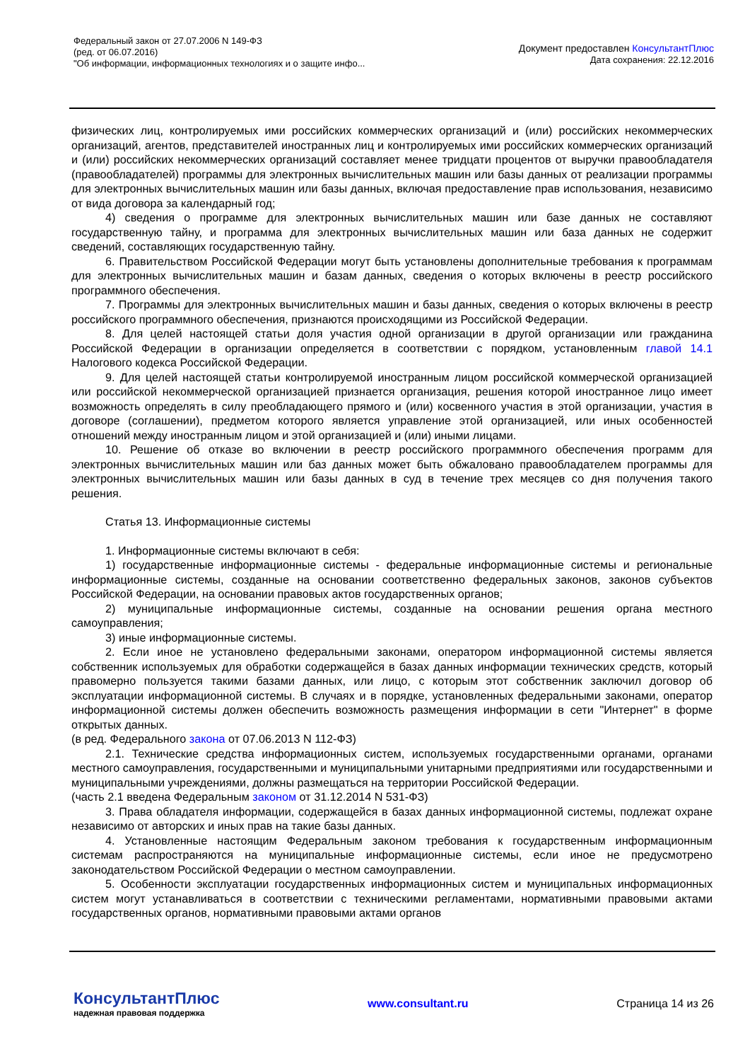Федеральный закон от 27.07.2006 N 149-ФЗ
(ред. от 06.07.2016)
"Об информации, информационных технологиях и о защите инфо...
Документ предоставлен КонсультантПлюс
Дата сохранения: 22.12.2016
физических лиц, контролируемых ими российских коммерческих организаций и (или) российских некоммерческих организаций, агентов, представителей иностранных лиц и контролируемых ими российских коммерческих организаций и (или) российских некоммерческих организаций составляет менее тридцати процентов от выручки правообладателя (правообладателей) программы для электронных вычислительных машин или базы данных от реализации программы для электронных вычислительных машин или базы данных, включая предоставление прав использования, независимо от вида договора за календарный год;
4) сведения о программе для электронных вычислительных машин или базе данных не составляют государственную тайну, и программа для электронных вычислительных машин или база данных не содержит сведений, составляющих государственную тайну.
6. Правительством Российской Федерации могут быть установлены дополнительные требования к программам для электронных вычислительных машин и базам данных, сведения о которых включены в реестр российского программного обеспечения.
7. Программы для электронных вычислительных машин и базы данных, сведения о которых включены в реестр российского программного обеспечения, признаются происходящими из Российской Федерации.
8. Для целей настоящей статьи доля участия одной организации в другой организации или гражданина Российской Федерации в организации определяется в соответствии с порядком, установленным главой 14.1 Налогового кодекса Российской Федерации.
9. Для целей настоящей статьи контролируемой иностранным лицом российской коммерческой организацией или российской некоммерческой организацией признается организация, решения которой иностранное лицо имеет возможность определять в силу преобладающего прямого и (или) косвенного участия в этой организации, участия в договоре (соглашении), предметом которого является управление этой организацией, или иных особенностей отношений между иностранным лицом и этой организацией и (или) иными лицами.
10. Решение об отказе во включении в реестр российского программного обеспечения программ для электронных вычислительных машин или баз данных может быть обжаловано правообладателем программы для электронных вычислительных машин или базы данных в суд в течение трех месяцев со дня получения такого решения.
Статья 13. Информационные системы
1. Информационные системы включают в себя:
1) государственные информационные системы - федеральные информационные системы и региональные информационные системы, созданные на основании соответственно федеральных законов, законов субъектов Российской Федерации, на основании правовых актов государственных органов;
2) муниципальные информационные системы, созданные на основании решения органа местного самоуправления;
3) иные информационные системы.
2. Если иное не установлено федеральными законами, оператором информационной системы является собственник используемых для обработки содержащейся в базах данных информации технических средств, который правомерно пользуется такими базами данных, или лицо, с которым этот собственник заключил договор об эксплуатации информационной системы. В случаях и в порядке, установленных федеральными законами, оператор информационной системы должен обеспечить возможность размещения информации в сети "Интернет" в форме открытых данных.
(в ред. Федерального закона от 07.06.2013 N 112-ФЗ)
2.1. Технические средства информационных систем, используемых государственными органами, органами местного самоуправления, государственными и муниципальными унитарными предприятиями или государственными и муниципальными учреждениями, должны размещаться на территории Российской Федерации.
(часть 2.1 введена Федеральным законом от 31.12.2014 N 531-ФЗ)
3. Права обладателя информации, содержащейся в базах данных информационной системы, подлежат охране независимо от авторских и иных прав на такие базы данных.
4. Установленные настоящим Федеральным законом требования к государственным информационным системам распространяются на муниципальные информационные системы, если иное не предусмотрено законодательством Российской Федерации о местном самоуправлении.
5. Особенности эксплуатации государственных информационных систем и муниципальных информационных систем могут устанавливаться в соответствии с техническими регламентами, нормативными правовыми актами государственных органов, нормативными правовыми актами органов
КонсультантПлюс
надежная правовая поддержка
www.consultant.ru Страница 14 из 26